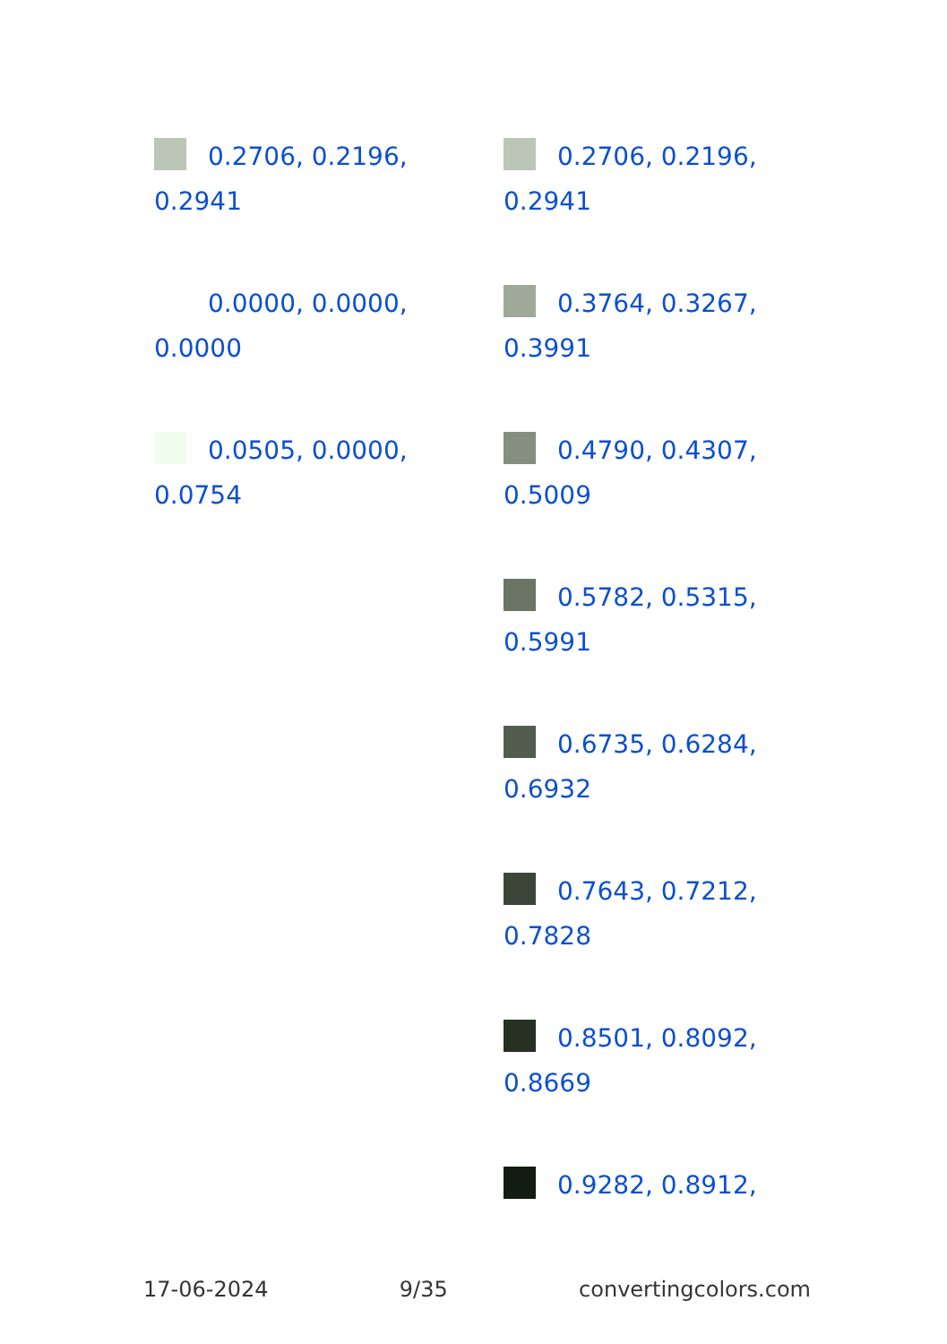0.2706, 0.2196, 0.2941
0.0000, 0.0000, 0.0000
0.0505, 0.0000, 0.0754
0.2706, 0.2196, 0.2941
0.3764, 0.3267, 0.3991
0.4790, 0.4307, 0.5009
0.5782, 0.5315, 0.5991
0.6735, 0.6284, 0.6932
0.7643, 0.7212, 0.7828
0.8501, 0.8092, 0.8669
0.9282, 0.8912,
17-06-2024 9/35 convertingcolors.com